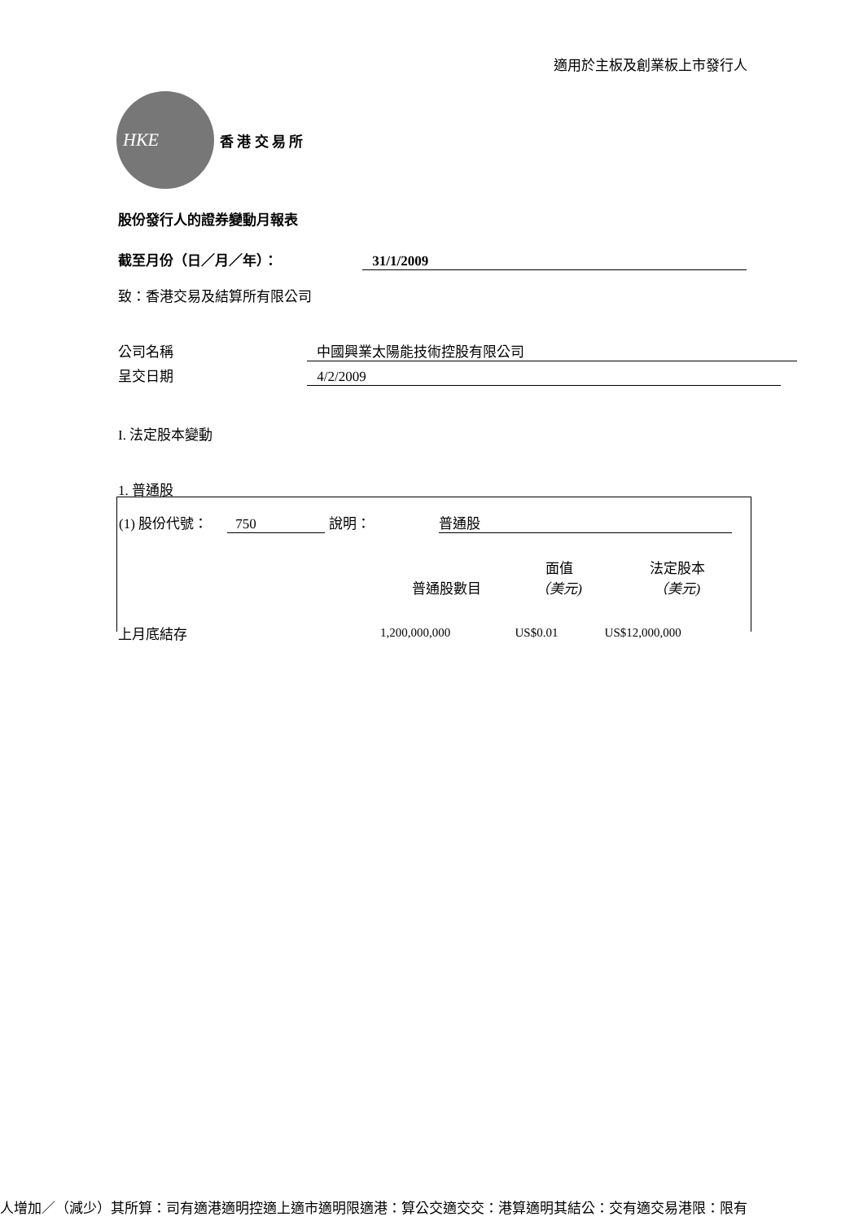適用於主板及創業板上市發行人
HKE
香 港 交 易 所
股份發行人的證券變動月報表
截至月份（日／月／年）： 31/1/2009
致：香港交易及結算所有限公司
公司名稱 中國興業太陽能技術控股有限公司
呈交日期 4/2/2009
I. 法定股本變動
1. 普通股
(1) 股份代號： 750 說明： 普通股
| | 普通股數目 | 面值 （美元) | 法定股本 （美元) |
| --- | --- | --- | --- |
| 上月底結存 | 1,200,000,000 | US$0.01 | US$12,000,000 |
人增加／（減少）其所算：司有適港適明控適上適市適明限適港：算公交適交交：港算適明其結公：交有適交易港限：限有